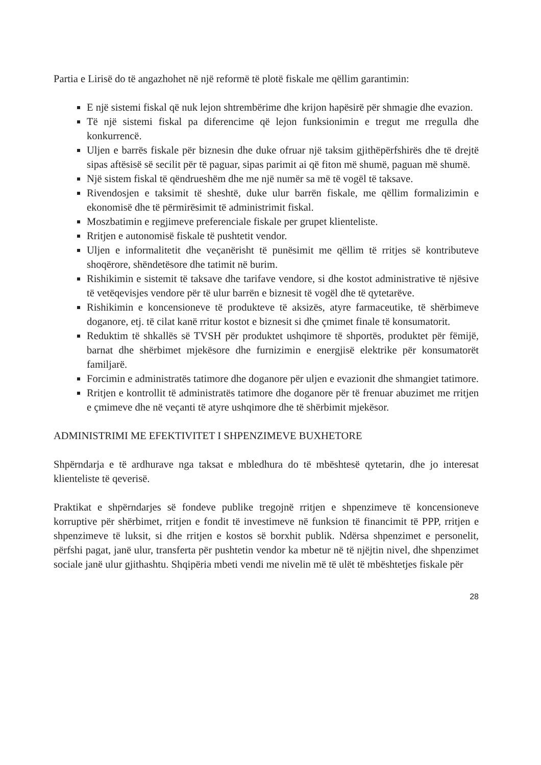Partia e Lirisë do të angazhohet në një reformë të plotë fiskale me qëllim garantimin:
E një sistemi fiskal që nuk lejon shtrembërime dhe krijon hapësirë për shmagie dhe evazion.
Të një sistemi fiskal pa diferencime që lejon funksionimin e tregut me rregulla dhe konkurrencë.
Uljen e barrës fiskale për biznesin dhe duke ofruar një taksim gjithëpërfshirës dhe të drejtë sipas aftësisë së secilit për të paguar, sipas parimit ai që fiton më shumë, paguan më shumë.
Një sistem fiskal të qëndrueshëm dhe me një numër sa më të vogël të taksave.
Rivendosjen e taksimit të sheshtë, duke ulur barrën fiskale, me qëllim formalizimin e ekonomisë dhe të përmirësimit të administrimit fiskal.
Moszbatimin e regjimeve preferenciale fiskale per grupet klienteliste.
Rritjen e autonomisë fiskale të pushtetit vendor.
Uljen e informalitetit dhe veçanërisht të punësimit me qëllim të rritjes së kontributeve shoqërore, shëndetësore dhe tatimit në burim.
Rishikimin e sistemit të taksave dhe tarifave vendore, si dhe kostot administrative të njësive të vetëqevisjes vendore për të ulur barrën e biznesit të vogël dhe të qytetarëve.
Rishikimin e koncensioneve të produkteve të aksizës, atyre farmaceutike, të shërbimeve doganore, etj. të cilat kanë rritur kostot e biznesit si dhe çmimet finale të konsumatorit.
Reduktim të shkallës së TVSH për produktet ushqimore të shportës, produktet për fëmijë, barnat dhe shërbimet mjekësore dhe furnizimin e energjisë elektrike për konsumatorët familjarë.
Forcimin e administratës tatimore dhe doganore për uljen e evazionit dhe shmangiet tatimore.
Rritjen e kontrollit të administratës tatimore dhe doganore për të frenuar abuzimet me rritjen e çmimeve dhe në veçanti të atyre ushqimore dhe të shërbimit mjekësor.
ADMINISTRIMI ME EFEKTIVITET I SHPENZIMEVE BUXHETORE
Shpërndarja e të ardhurave nga taksat e mbledhura do të mbështesë qytetarin, dhe jo interesat klienteliste të qeverisë.
Praktikat e shpërndarjes së fondeve publike tregojnë rritjen e shpenzimeve të koncensioneve korruptive për shërbimet, rritjen e fondit të investimeve në funksion të financimit të PPP, rritjen e shpenzimeve të luksit, si dhe rritjen e kostos së borxhit publik. Ndërsa shpenzimet e personelit, përfshi pagat, janë ulur, transferta për pushtetin vendor ka mbetur në të njëjtin nivel, dhe shpenzimet sociale janë ulur gjithashtu. Shqipëria mbeti vendi me nivelin më të ulët të mbështetjes fiskale për
28